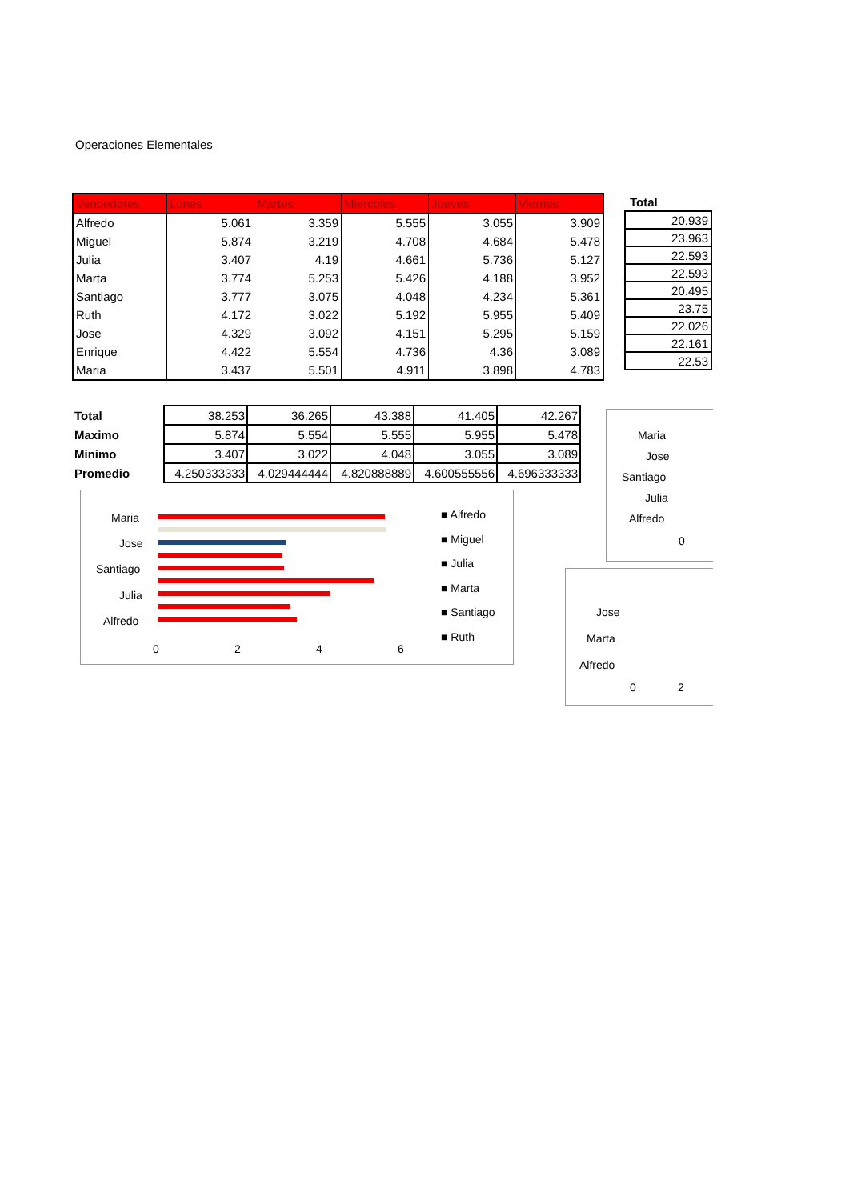Operaciones Elementales
| Vendedores | Lunes | Martes | Miercoles | Jueves | Viernes |
| --- | --- | --- | --- | --- | --- |
| Alfredo | 5.061 | 3.359 | 5.555 | 3.055 | 3.909 |
| Miguel | 5.874 | 3.219 | 4.708 | 4.684 | 5.478 |
| Julia | 3.407 | 4.19 | 4.661 | 5.736 | 5.127 |
| Marta | 3.774 | 5.253 | 5.426 | 4.188 | 3.952 |
| Santiago | 3.777 | 3.075 | 4.048 | 4.234 | 5.361 |
| Ruth | 4.172 | 3.022 | 5.192 | 5.955 | 5.409 |
| Jose | 4.329 | 3.092 | 4.151 | 5.295 | 5.159 |
| Enrique | 4.422 | 5.554 | 4.736 | 4.36 | 3.089 |
| Maria | 3.437 | 5.501 | 4.911 | 3.898 | 4.783 |
| Total |
| --- |
| 20.939 |
| 23.963 |
| 22.593 |
| 22.593 |
| 20.495 |
| 23.75 |
| 22.026 |
| 22.161 |
| 22.53 |
| Total | 38.253 | 36.265 | 43.388 | 41.405 | 42.267 |
| Maximo | 5.874 | 5.554 | 5.555 | 5.955 | 5.478 |
| Minimo | 3.407 | 3.022 | 4.048 | 3.055 | 3.089 |
| Promedio | 4.250333333 | 4.029444444 | 4.820888889 | 4.600555556 | 4.696333333 |
Maria
Jose
Santiago
Julia
Alfredo
0 2 4 6
■ Alfredo
■ Miguel
■ Julia
■ Marta
■ Santiago
■ Ruth
Maria
Jose
Santiago
Julia
Alfredo
0
Jose
Marta
Alfredo
0 2